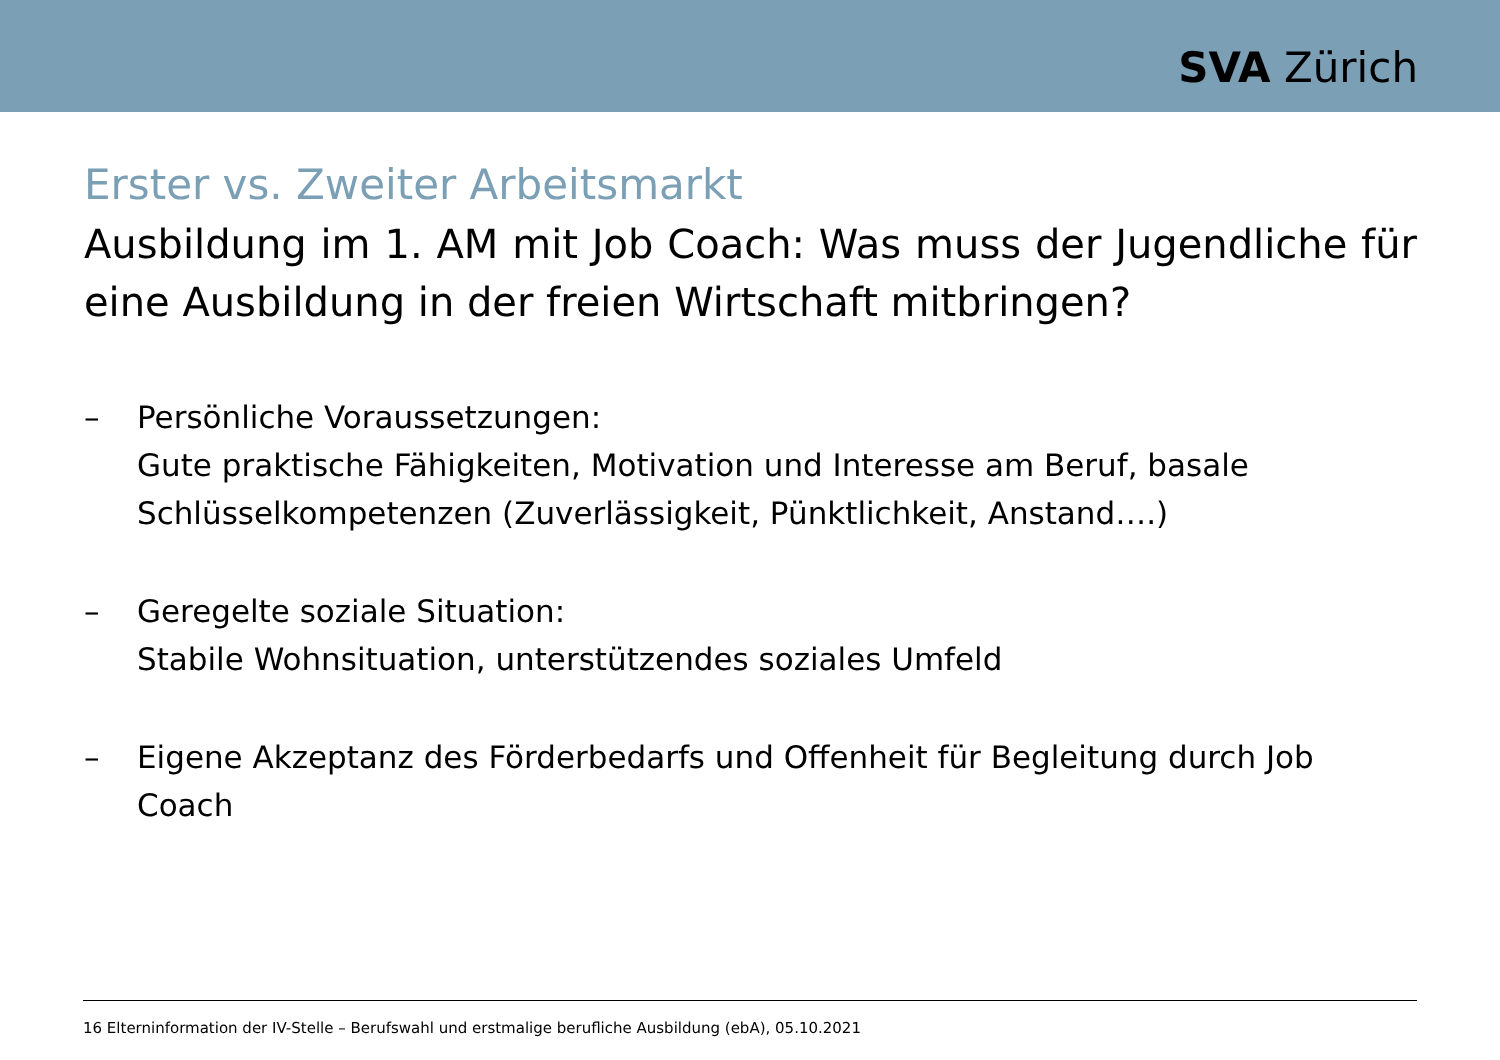SVA Zürich
Erster vs. Zweiter Arbeitsmarkt
Ausbildung im 1. AM mit Job Coach: Was muss der Jugendliche für eine Ausbildung in der freien Wirtschaft mitbringen?
– Persönliche Voraussetzungen:
Gute praktische Fähigkeiten, Motivation und Interesse am Beruf, basale Schlüsselkompetenzen (Zuverlässigkeit, Pünktlichkeit, Anstand….)
– Geregelte soziale Situation:
Stabile Wohnsituation, unterstützendes soziales Umfeld
– Eigene Akzeptanz des Förderbedarfs und Offenheit für Begleitung durch Job Coach
16 Elterninformation der IV-Stelle – Berufswahl und erstmalige berufliche Ausbildung (ebA), 05.10.2021